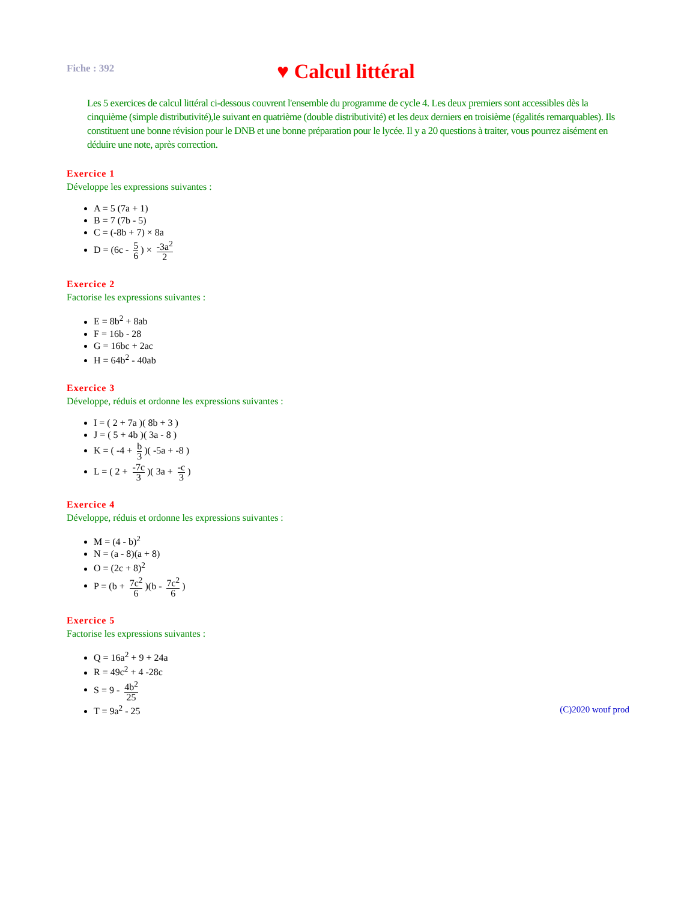Fiche : 392
♥ Calcul littéral
Les 5 exercices de calcul littéral ci-dessous couvrent l'ensemble du programme de cycle 4. Les deux premiers sont accessibles dès la cinquième (simple distributivité),le suivant en quatrième (double distributivité) et les deux derniers en troisième (égalités remarquables). Ils constituent une bonne révision pour le DNB et une bonne préparation pour le lycée. Il y a 20 questions à traiter, vous pourrez aisément en déduire une note, après correction.
Exercice 1
Développe les expressions suivantes :
A = 5 (7a + 1)
B = 7 (7b - 5)
C = (-8b + 7) × 8a
D = (6c - 5 6) × -3a<sup>2</sup> 2
Exercice 2
Factorise les expressions suivantes :
E = 8b<sup>2</sup> + 8ab
F = 16b - 28
G = 16bc + 2ac
H = 64b<sup>2</sup> - 40ab
Exercice 3
Développe, réduis et ordonne les expressions suivantes :
I = ( 2 + 7a )( 8b + 3 )
J = ( 5 + 4b )( 3a - 8 )
K = ( -4 + b 3)( -5a + -8 )
L = ( 2 + -7c 3)( 3a + -c 3)
Exercice 4
Développe, réduis et ordonne les expressions suivantes :
M = (4 - b)<sup>2</sup>
N = (a - 8)(a + 8)
O = (2c + 8)<sup>2</sup>
P = (b + 7c<sup>2</sup> 6)(b - 7c<sup>2</sup> 6)
Exercice 5
Factorise les expressions suivantes :
Q = 16a<sup>2</sup> + 9 + 24a
R = 49c<sup>2</sup> + 4 -28c
S = 9 - 4b<sup>2</sup> 25
T = 9a<sup>2</sup> - 25
(C)2020 wouf prod